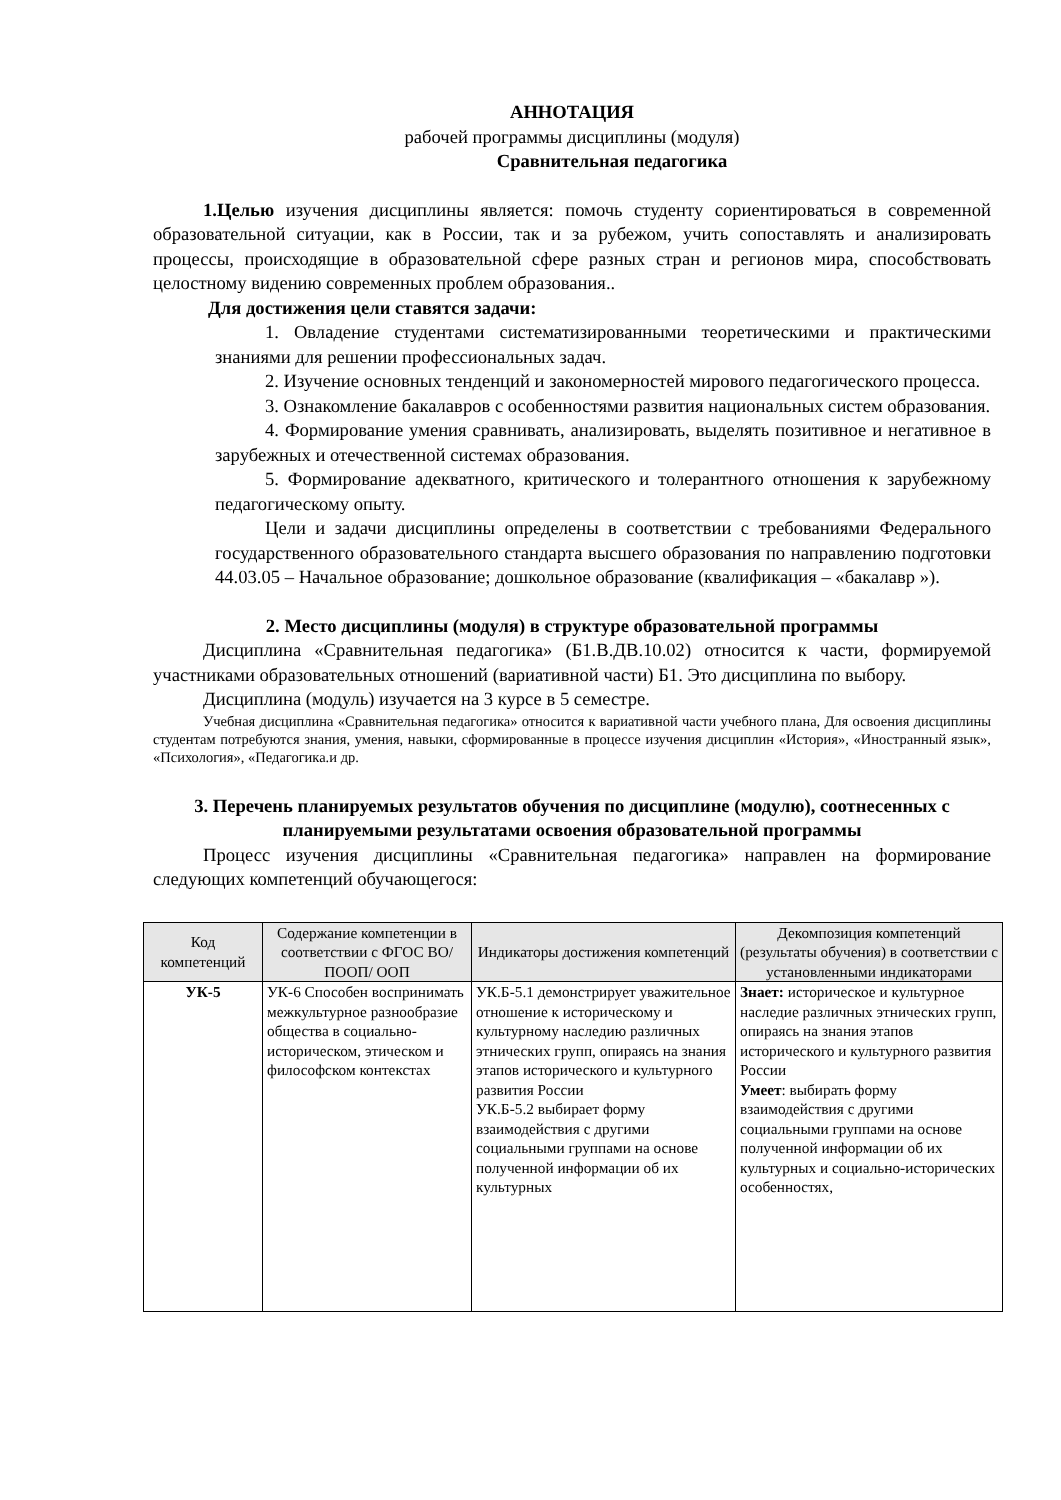АННОТАЦИЯ
рабочей программы дисциплины (модуля)
Сравнительная педагогика
1.Целью изучения дисциплины является: помочь студенту сориентироваться в современной образовательной ситуации, как в России, так и за рубежом, учить сопоставлять и анализировать процессы, происходящие в образовательной сфере разных стран и регионов мира, способствовать целостному видению современных проблем образования..
Для достижения цели ставятся задачи:
1. Овладение студентами систематизированными теоретическими и практическими знаниями для решении профессиональных задач.
2. Изучение основных тенденций и закономерностей мирового педагогического процесса.
3. Ознакомление бакалавров с особенностями развития национальных систем образования.
4. Формирование умения сравнивать, анализировать, выделять позитивное и негативное в зарубежных и отечественной системах образования.
5. Формирование адекватного, критического и толерантного отношения к зарубежному педагогическому опыту.
Цели и задачи дисциплины определены в соответствии с требованиями Федерального государственного образовательного стандарта высшего образования по направлению подготовки 44.03.05 – Начальное образование; дошкольное образование (квалификация – «бакалавр »).
2. Место дисциплины (модуля) в структуре образовательной программы
Дисциплина «Сравнительная педагогика» (Б1.В.ДВ.10.02) относится к части, формируемой участниками образовательных отношений (вариативной части) Б1. Это дисциплина по выбору.
Дисциплина (модуль) изучается на 3 курсе в 5 семестре.
Учебная дисциплина «Сравнительная педагогика» относится к вариативной части учебного плана, Для освоения дисциплины студентам потребуются знания, умения, навыки, сформированные в процессе изучения дисциплин «История», «Иностранный язык», «Психология», «Педагогика.и др.
3. Перечень планируемых результатов обучения по дисциплине (модулю), соотнесенных с планируемыми результатами освоения образовательной программы
Процесс изучения дисциплины «Сравнительная педагогика» направлен на формирование следующих компетенций обучающегося:
| Код компетенций | Содержание компетенции в соответствии с ФГОС ВО/ ПООП/ ООП | Индикаторы достижения компетенций | Декомпозиция компетенций (результаты обучения) в соответствии с установленными индикаторами |
| --- | --- | --- | --- |
| УК-5 | УК-6 Способен воспринимать межкультурное разнообразие общества в социально-историческом, этическом и философском контекстах | УК.Б-5.1 демонстрирует уважительное отношение к историческому и культурному наследию различных этнических групп, опираясь на знания этапов исторического и культурного развития России УК.Б-5.2 выбирает форму взаимодействия с другими социальными группами на основе полученной информации об их культурных | Знает: историческое и культурное наследие различных этнических групп, опираясь на знания этапов исторического и культурного развития России Умеет : выбирать форму взаимодействия с другими социальными группами на основе полученной информации об их культурных и социально-исторических особенностях, |